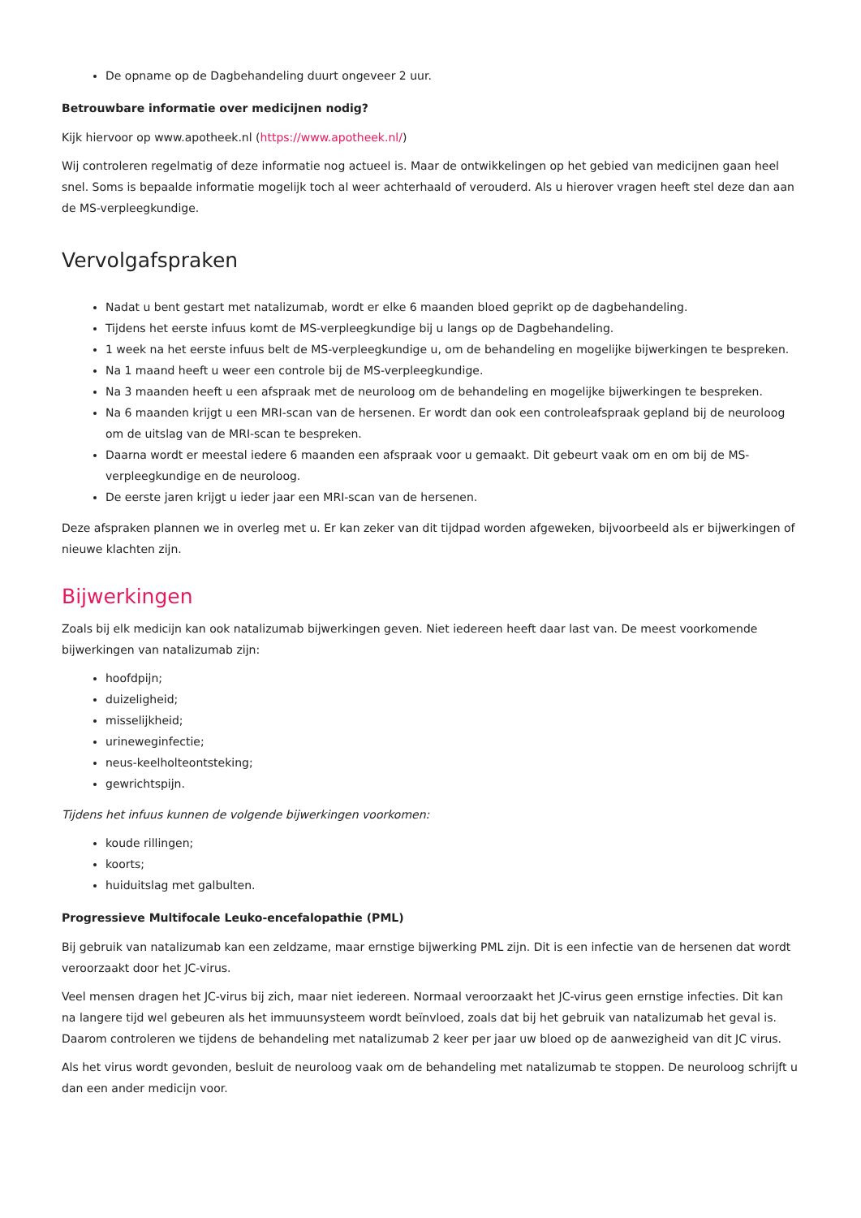De opname op de Dagbehandeling duurt ongeveer 2 uur.
Betrouwbare informatie over medicijnen nodig?
Kijk hiervoor op www.apotheek.nl (https://www.apotheek.nl/)
Wij controleren regelmatig of deze informatie nog actueel is. Maar de ontwikkelingen op het gebied van medicijnen gaan heel snel. Soms is bepaalde informatie mogelijk toch al weer achterhaald of verouderd. Als u hierover vragen heeft stel deze dan aan de MS-verpleegkundige.
Vervolgafspraken
Nadat u bent gestart met natalizumab, wordt er elke 6 maanden bloed geprikt op de dagbehandeling.
Tijdens het eerste infuus komt de MS-verpleegkundige bij u langs op de Dagbehandeling.
1 week na het eerste infuus belt de MS-verpleegkundige u, om de behandeling en mogelijke bijwerkingen te bespreken.
Na 1 maand heeft u weer een controle bij de MS-verpleegkundige.
Na 3 maanden heeft u een afspraak met de neuroloog om de behandeling en mogelijke bijwerkingen te bespreken.
Na 6 maanden krijgt u een MRI-scan van de hersenen. Er wordt dan ook een controleafspraak gepland bij de neuroloog om de uitslag van de MRI-scan te bespreken.
Daarna wordt er meestal iedere 6 maanden een afspraak voor u gemaakt. Dit gebeurt vaak om en om bij de MS-verpleegkundige en de neuroloog.
De eerste jaren krijgt u ieder jaar een MRI-scan van de hersenen.
Deze afspraken plannen we in overleg met u. Er kan zeker van dit tijdpad worden afgeweken, bijvoorbeeld als er bijwerkingen of nieuwe klachten zijn.
Bijwerkingen
Zoals bij elk medicijn kan ook natalizumab bijwerkingen geven. Niet iedereen heeft daar last van. De meest voorkomende bijwerkingen van natalizumab zijn:
hoofdpijn;
duizeligheid;
misselijkheid;
urineweginfectie;
neus-keelholteontsteking;
gewrichtspijn.
Tijdens het infuus kunnen de volgende bijwerkingen voorkomen:
koude rillingen;
koorts;
huiduitslag met galbulten.
Progressieve Multifocale Leuko-encefalopathie (PML)
Bij gebruik van natalizumab kan een zeldzame, maar ernstige bijwerking PML zijn. Dit is een infectie van de hersenen dat wordt veroorzaakt door het JC-virus.
Veel mensen dragen het JC-virus bij zich, maar niet iedereen. Normaal veroorzaakt het JC-virus geen ernstige infecties. Dit kan na langere tijd wel gebeuren als het immuunsysteem wordt beïnvloed, zoals dat bij het gebruik van natalizumab het geval is. Daarom controleren we tijdens de behandeling met natalizumab 2 keer per jaar uw bloed op de aanwezigheid van dit JC virus.
Als het virus wordt gevonden, besluit de neuroloog vaak om de behandeling met natalizumab te stoppen. De neuroloog schrijft u dan een ander medicijn voor.